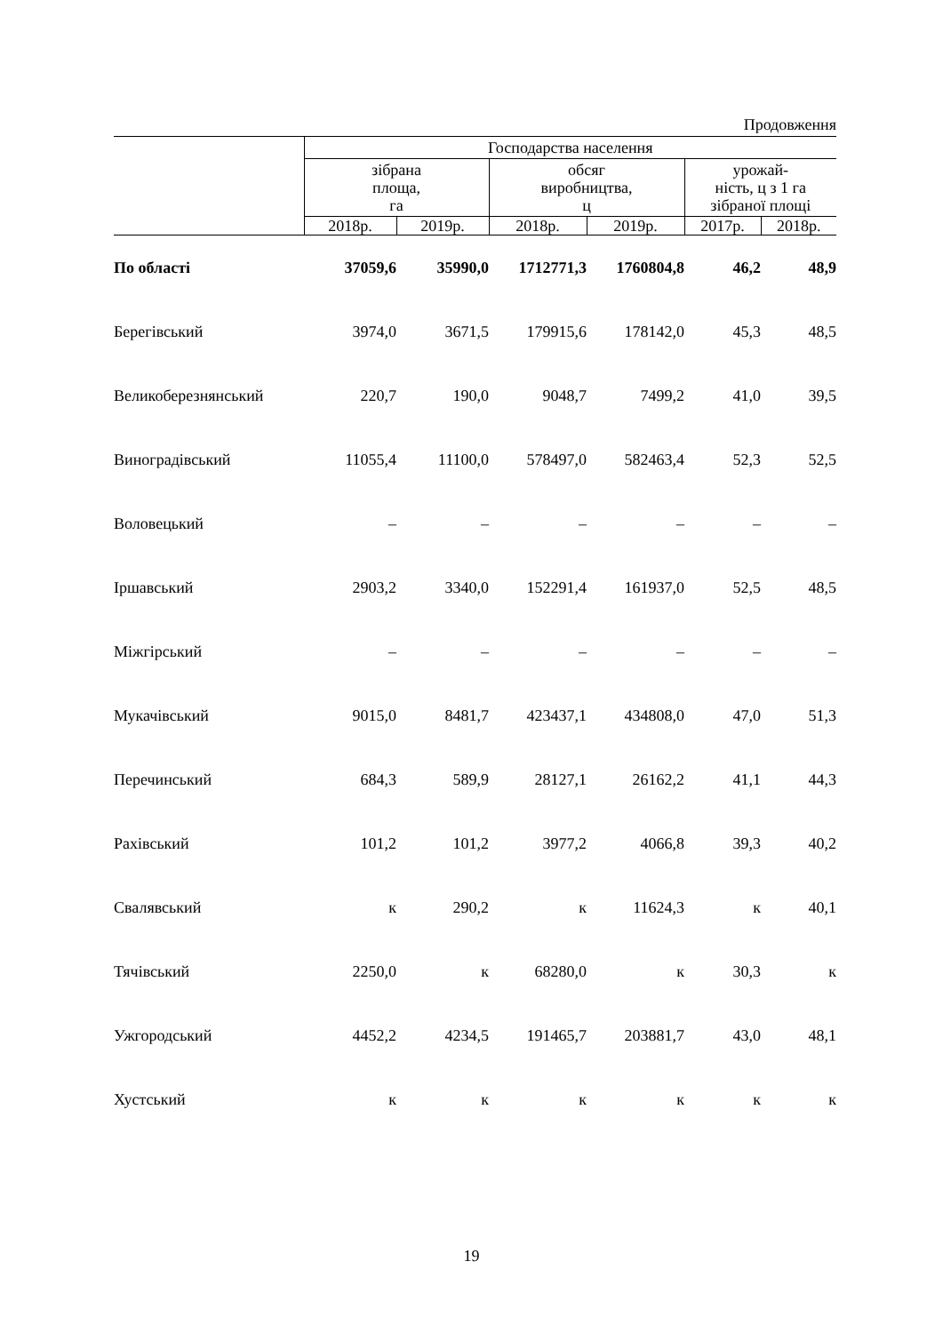Продовження
| | Господарства населення | | | | | |
| --- | --- | --- | --- | --- | --- | --- |
| | зібрана площа, га | | обсяг виробництва, ц | | урожай- ність, ц з 1 га зібраної площі | |
| | 2018р. | 2019р. | 2018р. | 2019р. | 2017р. | 2018р. |
| По області | 37059,6 | 35990,0 | 1712771,3 | 1760804,8 | 46,2 | 48,9 |
| Берегівський | 3974,0 | 3671,5 | 179915,6 | 178142,0 | 45,3 | 48,5 |
| Великоберезнянський | 220,7 | 190,0 | 9048,7 | 7499,2 | 41,0 | 39,5 |
| Виноградівський | 11055,4 | 11100,0 | 578497,0 | 582463,4 | 52,3 | 52,5 |
| Воловецький | – | – | – | – | – | – |
| Іршавський | 2903,2 | 3340,0 | 152291,4 | 161937,0 | 52,5 | 48,5 |
| Міжгірський | – | – | – | – | – | – |
| Мукачівський | 9015,0 | 8481,7 | 423437,1 | 434808,0 | 47,0 | 51,3 |
| Перечинський | 684,3 | 589,9 | 28127,1 | 26162,2 | 41,1 | 44,3 |
| Рахівський | 101,2 | 101,2 | 3977,2 | 4066,8 | 39,3 | 40,2 |
| Свалявський | к | 290,2 | к | 11624,3 | к | 40,1 |
| Тячівський | 2250,0 | к | 68280,0 | к | 30,3 | к |
| Ужгородський | 4452,2 | 4234,5 | 191465,7 | 203881,7 | 43,0 | 48,1 |
| Хустський | к | к | к | к | к | к |
19